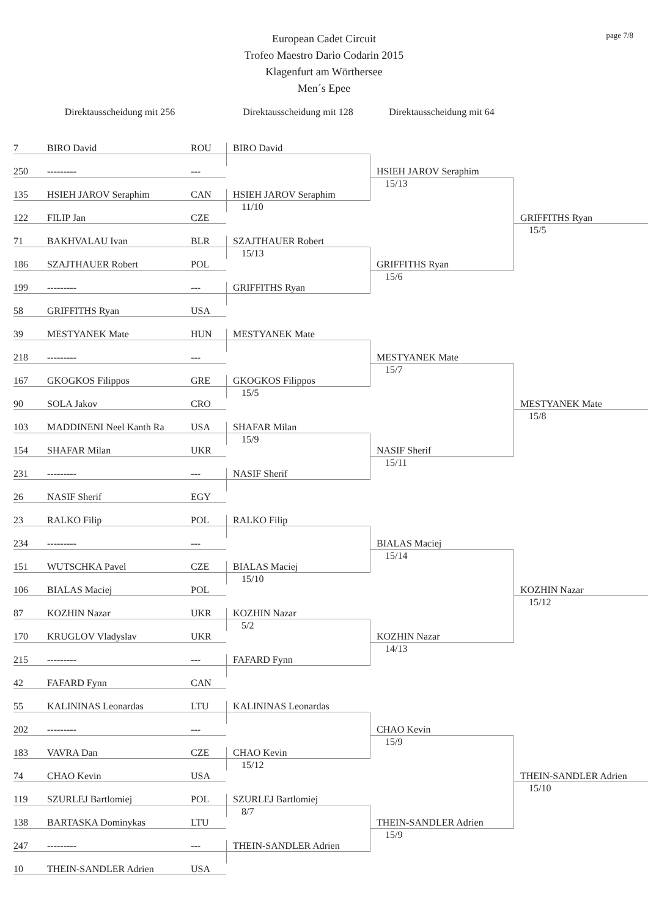page 7/8
European Cadet Circuit
Trofeo Maestro Dario Codarin 2015
Klagenfurt am Wörthersee
Men´s Epee
Direktausscheidung mit 256
Direktausscheidung mit 128
Direktausscheidung mit 64
7 BIRO David ROU
250 --------- ---
135 HSIEH JAROV Seraphim CAN
122 FILIP Jan CZE
71 BAKHVALAU Ivan BLR
186 SZAJTHAUER Robert POL
199 --------- ---
58 GRIFFITHS Ryan USA
39 MESTYANEK Mate HUN
218 --------- ---
167 GKOGKOS Filippos GRE
90 SOLA Jakov CRO
103 MADDINENI Neel Kanth Ra USA
154 SHAFAR Milan UKR
231 --------- ---
26 NASIF Sherif EGY
23 RALKO Filip POL
234 --------- ---
151 WUTSCHKA Pavel CZE
106 BIALAS Maciej POL
87 KOZHIN Nazar UKR
170 KRUGLOV Vladyslav UKR
215 --------- ---
42 FAFARD Fynn CAN
55 KALININAS Leonardas LTU
202 --------- ---
183 VAVRA Dan CZE
74 CHAO Kevin USA
119 SZURLEJ Bartlomiej POL
138 BARTASKA Dominykas LTU
247 --------- ---
10 THEIN-SANDLER Adrien USA
BIRO David
HSIEH JAROV Seraphim
11/10
SZAJTHAUER Robert
15/13
GRIFFITHS Ryan
MESTYANEK Mate
GKOGKOS Filippos
15/5
SHAFAR Milan
15/9
NASIF Sherif
RALKO Filip
BIALAS Maciej
15/10
KOZHIN Nazar
5/2
FAFARD Fynn
KALININAS Leonardas
CHAO Kevin
15/12
SZURLEJ Bartlomiej
8/7
THEIN-SANDLER Adrien
HSIEH JAROV Seraphim
15/13
GRIFFITHS Ryan
15/6
MESTYANEK Mate
15/7
NASIF Sherif
15/11
BIALAS Maciej
15/14
KOZHIN Nazar
14/13
CHAO Kevin
15/9
THEIN-SANDLER Adrien
15/9
GRIFFITHS Ryan
15/5
MESTYANEK Mate
15/8
KOZHIN Nazar
15/12
THEIN-SANDLER Adrien
15/10